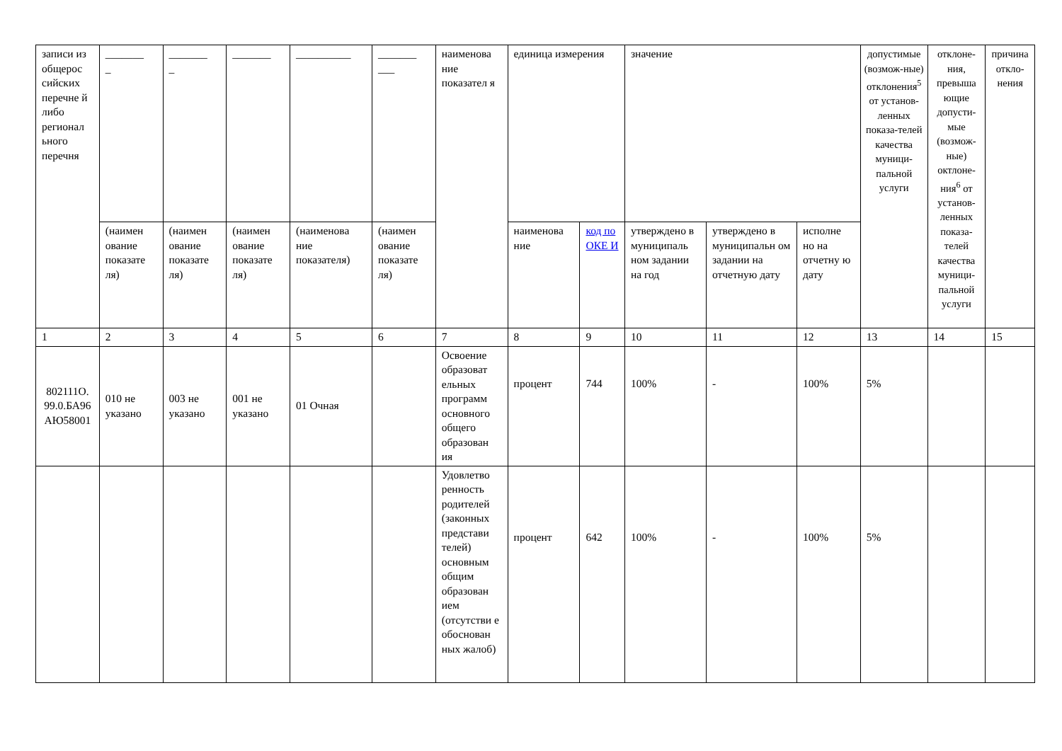| записи из общерос сийских перечне й либо регионал ьного перечня | _______ _ | _______ _ | _______ | __________ | _______ ___ | наименова ние показател я | единица измерения | | значение | | | допустимые (возмож-ные) отклонения<sup>5</sup> от установ-ленных показа-телей качества муници-пальной услуги | отклоне-ния, превыша ющие допусти-мые (возмож-ные) октлоне-ния<sup>6</sup> от установ-ленных показа-телей качества муници-пальной услуги | причина откло-нения |
| --- | --- | --- | --- | --- | --- | --- | --- | --- | --- | --- | --- | --- | --- | --- |
| | (наимен ование показате ля) | (наимен ование показате ля) | (наимен ование показате ля) | (наименова ние показателя) | (наимен ование показате ля) | | наименова ние | код по ОКЕ И | утверждено в муниципаль ном задании на год | утверждено в муниципальн ом задании на отчетную дату | исполне но на отчетну ю дату | | | |
| 1 | 2 | 3 | 4 | 5 | 6 | 7 | 8 | 9 | 10 | 11 | 12 | 13 | 14 | 15 |
| 802111О. 99.0.БА96 АЮ58001 | 010 не указано | 003 не указано | 001 не указано | 01 Очная | | Освоение образоват ельных программ основного общего образован ия | процент | 744 | 100% | - | 100% | 5% | | |
| | | | | | | Удовлетво ренность родителей (законных представи телей) основным общим образован ием (отсутстви е обоснован ных жалоб) | процент | 642 | 100% | - | 100% | 5% | | |